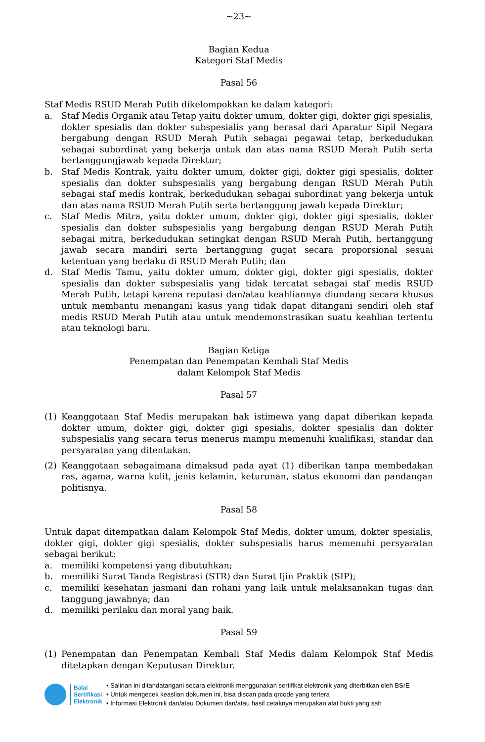~23~
Bagian Kedua
Kategori Staf Medis
Pasal 56
Staf Medis RSUD Merah Putih dikelompokkan ke dalam kategori:
a. Staf Medis Organik atau Tetap yaitu dokter umum, dokter gigi, dokter gigi spesialis, dokter spesialis dan dokter subspesialis yang berasal dari Aparatur Sipil Negara bergabung dengan RSUD Merah Putih sebagai pegawai tetap, berkedudukan sebagai subordinat yang bekerja untuk dan atas nama RSUD Merah Putih serta bertanggungjawab kepada Direktur;
b. Staf Medis Kontrak, yaitu dokter umum, dokter gigi, dokter gigi spesialis, dokter spesialis dan dokter subspesialis yang bergabung dengan RSUD Merah Putih sebagai staf medis kontrak, berkedudukan sebagai subordinat yang bekerja untuk dan atas nama RSUD Merah Putih serta bertanggung jawab kepada Direktur;
c. Staf Medis Mitra, yaitu dokter umum, dokter gigi, dokter gigi spesialis, dokter spesialis dan dokter subspesialis yang bergabung dengan RSUD Merah Putih sebagai mitra, berkedudukan setingkat dengan RSUD Merah Putih, bertanggung jawab secara mandiri serta bertanggung gugat secara proporsional sesuai ketentuan yang berlaku di RSUD Merah Putih; dan
d. Staf Medis Tamu, yaitu dokter umum, dokter gigi, dokter gigi spesialis, dokter spesialis dan dokter subspesialis yang tidak tercatat sebagai staf medis RSUD Merah Putih, tetapi karena reputasi dan/atau keahliannya diundang secara khusus untuk membantu menangani kasus yang tidak dapat ditangani sendiri oleh staf medis RSUD Merah Putih atau untuk mendemonstrasikan suatu keahlian tertentu atau teknologi baru.
Bagian Ketiga
Penempatan dan Penempatan Kembali Staf Medis
dalam Kelompok Staf Medis
Pasal 57
(1) Keanggotaan Staf Medis merupakan hak istimewa yang dapat diberikan kepada dokter umum, dokter gigi, dokter gigi spesialis, dokter spesialis dan dokter subspesialis yang secara terus menerus mampu memenuhi kualifikasi, standar dan persyaratan yang ditentukan.
(2) Keanggotaan sebagaimana dimaksud pada ayat (1) diberikan tanpa membedakan ras, agama, warna kulit, jenis kelamin, keturunan, status ekonomi dan pandangan politisnya.
Pasal 58
Untuk dapat ditempatkan dalam Kelompok Staf Medis, dokter umum, dokter spesialis, dokter gigi, dokter gigi spesialis, dokter subspesialis harus memenuhi persyaratan sebagai berikut:
a. memiliki kompetensi yang dibutuhkan;
b. memiliki Surat Tanda Registrasi (STR) dan Surat Ijin Praktik (SIP);
c. memiliki kesehatan jasmani dan rohani yang laik untuk melaksanakan tugas dan tanggung jawabnya; dan
d. memiliki perilaku dan moral yang baik.
Pasal 59
(1) Penempatan dan Penempatan Kembali Staf Medis dalam Kelompok Staf Medis ditetapkan dengan Keputusan Direktur.
Balai
Sertifikasi
Elektronik
• Salinan ini ditandatangani secara elektronik menggunakan sertifikat elektronik yang diterbitkan oleh BSrE
• Untuk mengecek keaslian dokumen ini, bisa discan pada qrcode yang tertera
• Informasi Elektronik dan/atau Dokumen dan/atau hasil cetaknya merupakan alat bukti yang sah